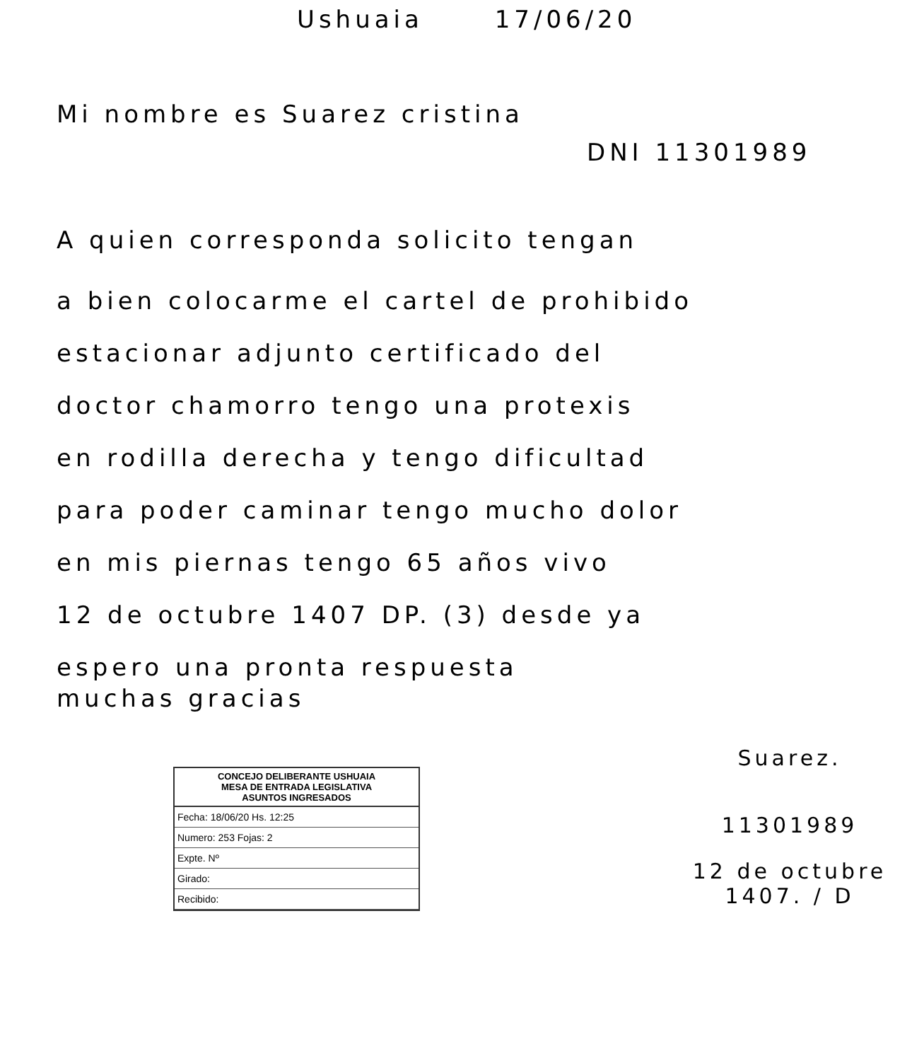Ushuaia 17/06/20
Mi nombre es Suarez cristina
DNI 11301989
A quien corresponda solicito tengan
a bien colocarme el cartel de prohibido
estacionar adjunto certificado del
doctor chamorro tengo una protexis
en rodilla derecha y tengo dificultad
para poder caminar tengo mucho dolor
en mis piernas tengo 65 años vivo
12 de octubre 1407 DP. (3) desde ya
espero una pronta respuesta
muchas gracias
CONCEJO DELIBERANTE USHUAIA
MESA DE ENTRADA LEGISLATIVA
ASUNTOS INGRESADOS
Fecha: 18/06/20 Hs. 12:25
Numero: 253 Fojas: 2
Expte. Nº
Girado:
Recibido:
Suarez.
11301989
12 de octubre 1407. / D